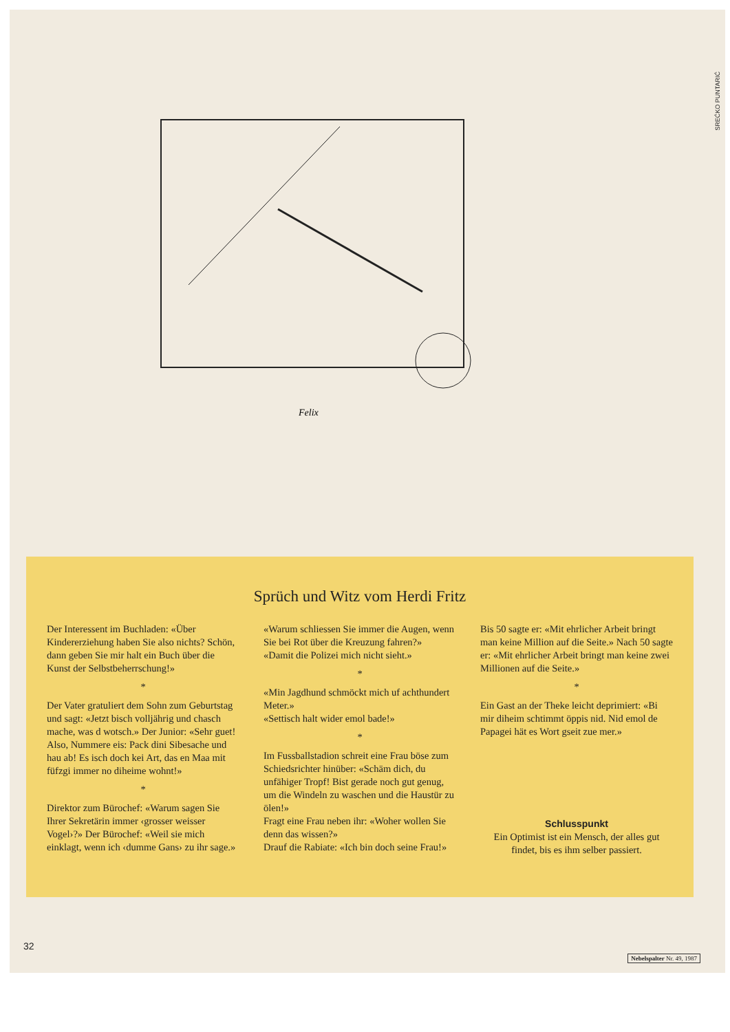SREĆKO PUNTARIĆ
Felix
Sprüch und Witz vom Herdi Fritz
Der Interessent im Buchladen: «Über Kindererziehung haben Sie also nichts? Schön, dann geben Sie mir halt ein Buch über die Kunst der Selbstbeherrschung!»
*
Der Vater gratuliert dem Sohn zum Geburtstag und sagt: «Jetzt bisch volljährig und chasch mache, was d wotsch.» Der Junior: «Sehr guet! Also, Nummere eis: Pack dini Sibesache und hau ab! Es isch doch kei Art, das en Maa mit füfzgi immer no diheime wohnt!»
*
Direktor zum Bürochef: «Warum sagen Sie Ihrer Sekretärin immer ‹grosser weisser Vogel›?» Der Bürochef: «Weil sie mich einklagt, wenn ich ‹dumme Gans› zu ihr sage.»
«Warum schliessen Sie immer die Augen, wenn Sie bei Rot über die Kreuzung fahren?»
«Damit die Polizei mich nicht sieht.»
*
«Min Jagdhund schmöckt mich uf achthundert Meter.»
«Settisch halt wider emol bade!»
*
Im Fussballstadion schreit eine Frau böse zum Schiedsrichter hinüber: «Schäm dich, du unfähiger Tropf! Bist gerade noch gut genug, um die Windeln zu waschen und die Haustür zu ölen!»
Fragt eine Frau neben ihr: «Woher wollen Sie denn das wissen?»
Drauf die Rabiate: «Ich bin doch seine Frau!»
Bis 50 sagte er: «Mit ehrlicher Arbeit bringt man keine Million auf die Seite.» Nach 50 sagte er: «Mit ehrlicher Arbeit bringt man keine zwei Millionen auf die Seite.»
*
Ein Gast an der Theke leicht deprimiert: «Bi mir diheim schtimmt öppis nid. Nid emol de Papagei hät es Wort gseit zue mer.»
Schlusspunkt
Ein Optimist ist ein Mensch, der alles gut findet, bis es ihm selber passiert.
32
Nebelspalter Nr. 49, 1987